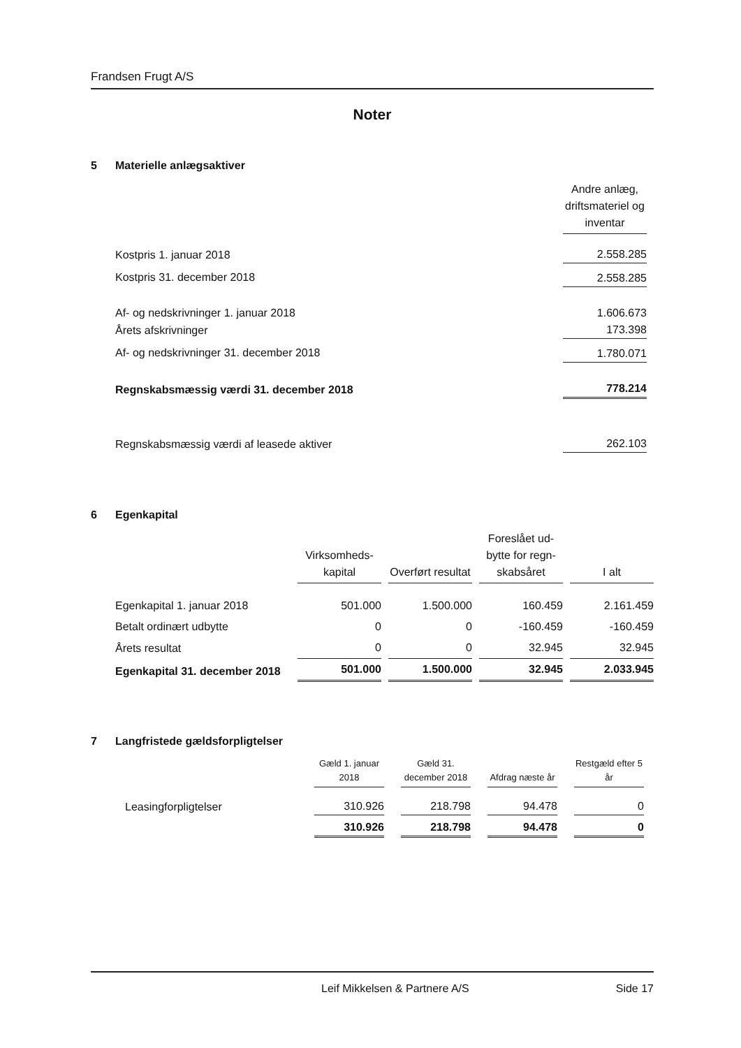Frandsen Frugt A/S
Noter
5 Materielle anlægsaktiver
| | Andre anlæg, driftsmateriel og inventar |
| --- | --- |
| Kostpris 1. januar 2018 | 2.558.285 |
| Kostpris 31. december 2018 | 2.558.285 |
| Af- og nedskrivninger 1. januar 2018 | 1.606.673 |
| Årets afskrivninger | 173.398 |
| Af- og nedskrivninger 31. december 2018 | 1.780.071 |
| Regnskabsmæssig værdi 31. december 2018 | 778.214 |
| Regnskabsmæssig værdi af leasede aktiver | 262.103 |
6 Egenkapital
| | Virksomheds-kapital | Overført resultat | Foreslået ud-bytte for regn-skabsåret | I alt |
| --- | --- | --- | --- | --- |
| Egenkapital 1. januar 2018 | 501.000 | 1.500.000 | 160.459 | 2.161.459 |
| Betalt ordinært udbytte | 0 | 0 | -160.459 | -160.459 |
| Årets resultat | 0 | 0 | 32.945 | 32.945 |
| Egenkapital 31. december 2018 | 501.000 | 1.500.000 | 32.945 | 2.033.945 |
7 Langfristede gældsforpligtelser
| | Gæld 1. januar 2018 | Gæld 31. december 2018 | Afdrag næste år | Restgæld efter 5 år |
| --- | --- | --- | --- | --- |
| Leasingforpligtelser | 310.926 | 218.798 | 94.478 | 0 |
| | 310.926 | 218.798 | 94.478 | 0 |
Leif Mikkelsen & Partnere A/S Side 17